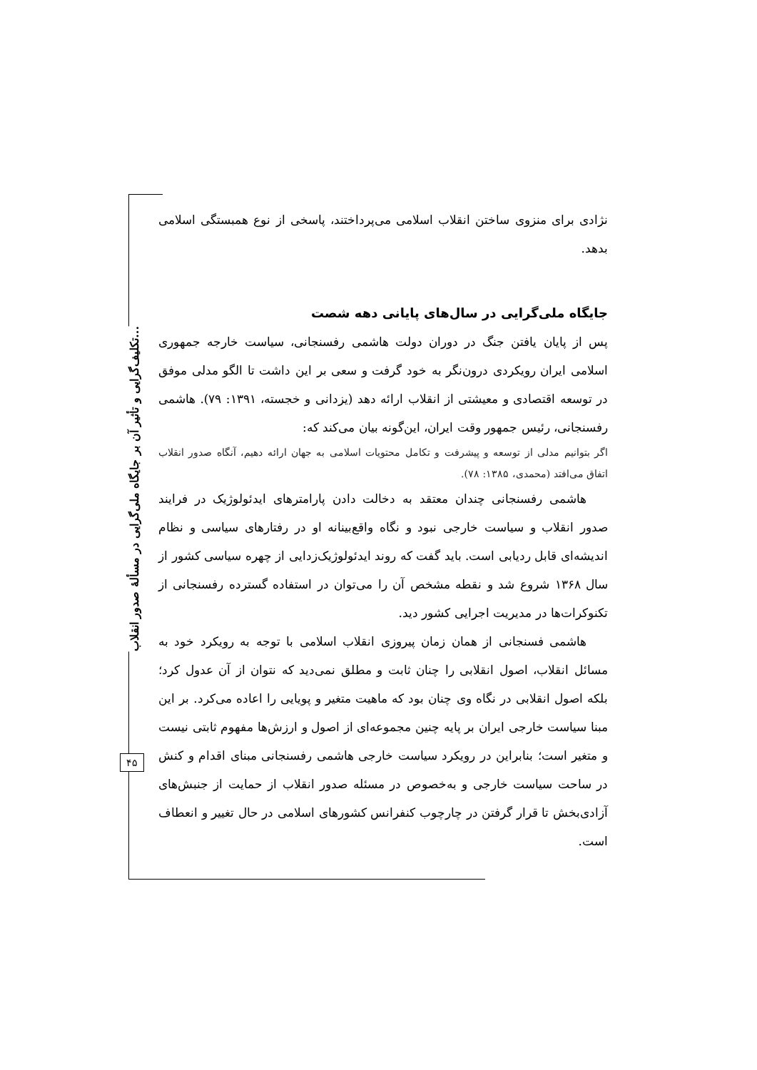تکلیف‌گرایی و تأثیر آن بر جایگاه ملی‌گرایی در مسألهٔ صدور انقلاب...
۴۵
نژادی برای منزوی ساختن انقلاب اسلامی می‌پرداختند، پاسخی از نوع همبستگی اسلامی بدهد.
جایگاه ملی‌گرایی در سال‌های پایانی دهه شصت
پس از پایان یافتن جنگ در دوران دولت هاشمی رفسنجانی، سیاست خارجه جمهوری اسلامی ایران رویکردی درون‌نگر به خود گرفت و سعی بر این داشت تا الگو مدلی موفق در توسعه اقتصادی و معیشتی از انقلاب ارائه دهد (یزدانی و خجسته، ۱۳۹۱: ۷۹). هاشمی رفسنجانی، رئیس جمهور وقت ایران، این‌گونه بیان می‌کند که:
اگر بتوانیم مدلی از توسعه و پیشرفت و تکامل محتویات اسلامی به جهان ارائه دهیم، آنگاه صدور انقلاب اتفاق می‌افتد (محمدی، ۱۳۸۵: ۷۸).
هاشمی رفسنجانی چندان معتقد به دخالت دادن پارامترهای ایدئولوژیک در فرایند صدور انقلاب و سیاست خارجی نبود و نگاه واقع‌بینانه او در رفتارهای سیاسی و نظام اندیشه‌ای قابل ردیابی است. باید گفت که روند ایدئولوژیک‌زدایی از چهره سیاسی کشور از سال ۱۳۶۸ شروع شد و نقطه مشخص آن را می‌توان در استفاده گسترده رفسنجانی از تکنوکرات‌ها در مدیریت اجرایی کشور دید.
هاشمی فسنجانی از همان زمان پیروزی انقلاب اسلامی با توجه به رویکرد خود به مسائل انقلاب، اصول انقلابی را چنان ثابت و مطلق نمی‌دید که نتوان از آن عدول کرد؛ بلکه اصول انقلابی در نگاه وی چنان بود که ماهیت متغیر و پویایی را اعاده می‌کرد. بر این مبنا سیاست خارجی ایران بر پایه چنین مجموعه‌ای از اصول و ارزش‌ها مفهوم ثابتی نیست و متغیر است؛ بنابراین در رویکرد سیاست خارجی هاشمی رفسنجانی مبنای اقدام و کنش در ساحت سیاست خارجی و به‌خصوص در مسئله صدور انقلاب از حمایت از جنبش‌های آزادی‌بخش تا قرار گرفتن در چارچوب کنفرانس کشورهای اسلامی در حال تغییر و انعطاف است.